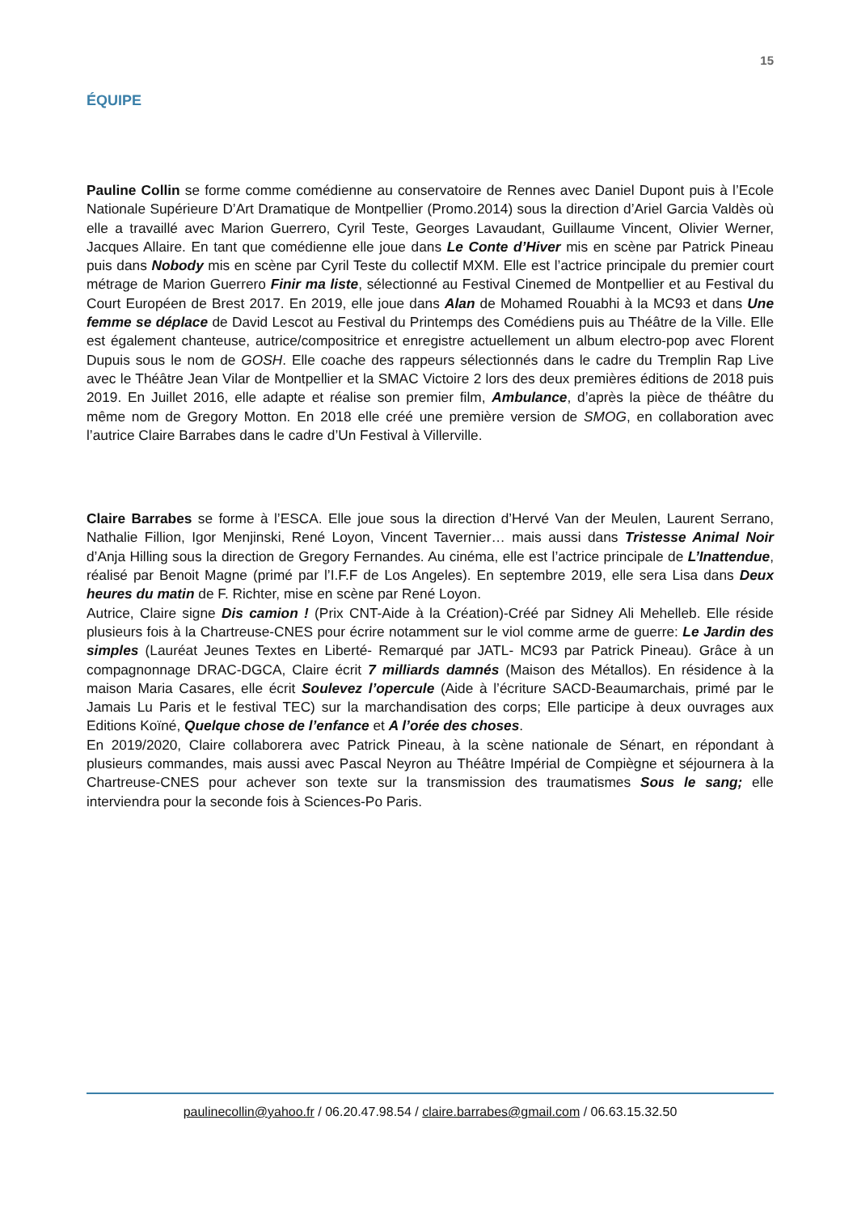15
ÉQUIPE
Pauline Collin se forme comme comédienne au conservatoire de Rennes avec Daniel Dupont puis à l’Ecole Nationale Supérieure D’Art Dramatique de Montpellier (Promo.2014) sous la direction d’Ariel Garcia Valdès où elle a travaillé avec Marion Guerrero, Cyril Teste, Georges Lavaudant, Guillaume Vincent, Olivier Werner, Jacques Allaire. En tant que comédienne elle joue dans Le Conte d’Hiver mis en scène par Patrick Pineau puis dans Nobody mis en scène par Cyril Teste du collectif MXM. Elle est l’actrice principale du premier court métrage de Marion Guerrero Finir ma liste, sélectionné au Festival Cinemed de Montpellier et au Festival du Court Européen de Brest 2017. En 2019, elle joue dans Alan de Mohamed Rouabhi à la MC93 et dans Une femme se déplace de David Lescot au Festival du Printemps des Comédiens puis au Théâtre de la Ville. Elle est également chanteuse, autrice/compositrice et enregistre actuellement un album electro-pop avec Florent Dupuis sous le nom de GOSH. Elle coache des rappeurs sélectionnés dans le cadre du Tremplin Rap Live avec le Théâtre Jean Vilar de Montpellier et la SMAC Victoire 2 lors des deux premières éditions de 2018 puis 2019. En Juillet 2016, elle adapte et réalise son premier film, Ambulance, d’après la pièce de théâtre du même nom de Gregory Motton. En 2018 elle créé une première version de SMOG, en collaboration avec l’autrice Claire Barrabes dans le cadre d’Un Festival à Villerville.
Claire Barrabes se forme à l’ESCA. Elle joue sous la direction d’Hervé Van der Meulen, Laurent Serrano, Nathalie Fillion, Igor Menjinski, René Loyon, Vincent Tavernier… mais aussi dans Tristesse Animal Noir d’Anja Hilling sous la direction de Gregory Fernandes. Au cinéma, elle est l’actrice principale de L’Inattendue, réalisé par Benoit Magne (primé par l’I.F.F de Los Angeles). En septembre 2019, elle sera Lisa dans Deux heures du matin de F. Richter, mise en scène par René Loyon.
Autrice, Claire signe Dis camion ! (Prix CNT-Aide à la Création)-Créé par Sidney Ali Mehelleb. Elle réside plusieurs fois à la Chartreuse-CNES pour écrire notamment sur le viol comme arme de guerre: Le Jardin des simples (Lauréat Jeunes Textes en Liberté- Remarqué par JATL- MC93 par Patrick Pineau). Grâce à un compagnonnage DRAC-DGCA, Claire écrit 7 milliards damnés (Maison des Métallos). En résidence à la maison Maria Casares, elle écrit Soulevez l’opercule (Aide à l’écriture SACD-Beaumarchais, primé par le Jamais Lu Paris et le festival TEC) sur la marchandisation des corps; Elle participe à deux ouvrages aux Editions Koïné, Quelque chose de l’enfance et A l’orée des choses.
En 2019/2020, Claire collaborera avec Patrick Pineau, à la scène nationale de Sénart, en répondant à plusieurs commandes, mais aussi avec Pascal Neyron au Théâtre Impérial de Compiègne et séjournera à la Chartreuse-CNES pour achever son texte sur la transmission des traumatismes Sous le sang; elle interviendra pour la seconde fois à Sciences-Po Paris.
paulinecollin@yahoo.fr / 06.20.47.98.54 / claire.barrabes@gmail.com / 06.63.15.32.50